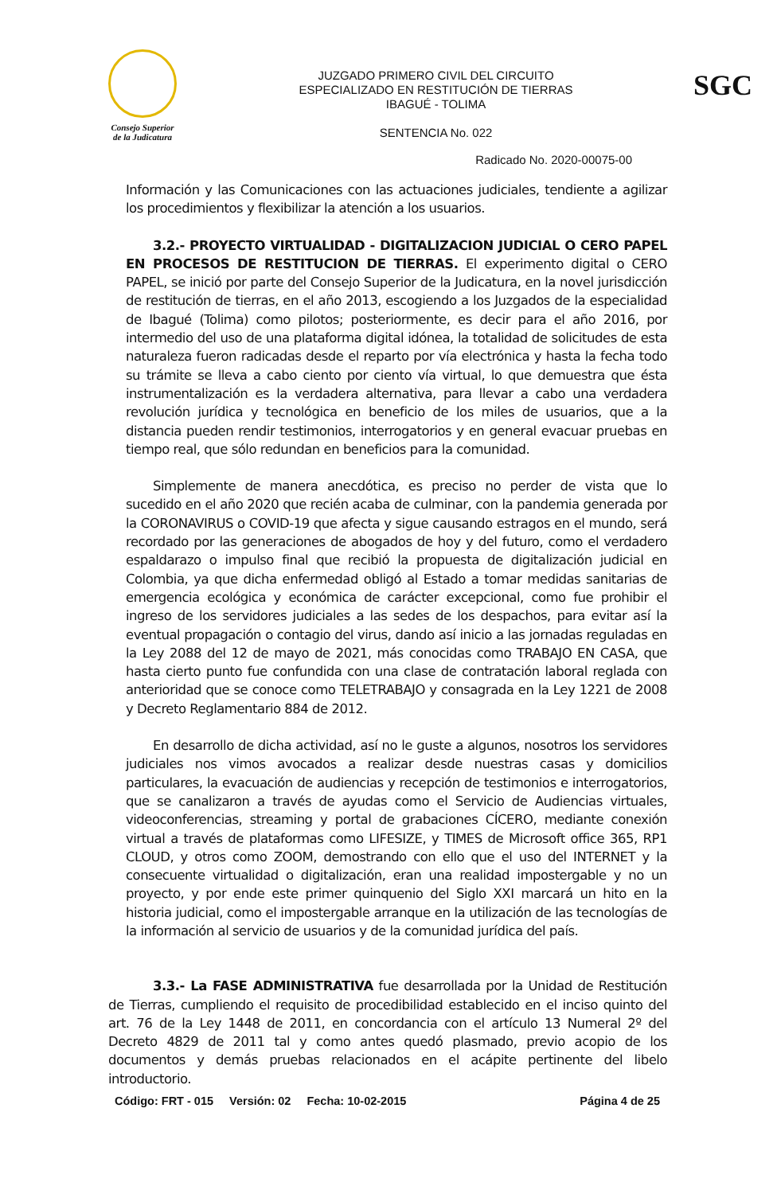Consejo Superior
de la Judicatura
JUZGADO PRIMERO CIVIL DEL CIRCUITO
ESPECIALIZADO EN RESTITUCIÓN DE TIERRAS
IBAGUÉ - TOLIMA
SENTENCIA No. 022
SGC
Radicado No. 2020-00075-00
Información y las Comunicaciones con las actuaciones judiciales, tendiente a agilizar los procedimientos y flexibilizar la atención a los usuarios.
3.2.- PROYECTO VIRTUALIDAD - DIGITALIZACION JUDICIAL O CERO PAPEL EN PROCESOS DE RESTITUCION DE TIERRAS. El experimento digital o CERO PAPEL, se inició por parte del Consejo Superior de la Judicatura, en la novel jurisdicción de restitución de tierras, en el año 2013, escogiendo a los Juzgados de la especialidad de Ibagué (Tolima) como pilotos; posteriormente, es decir para el año 2016, por intermedio del uso de una plataforma digital idónea, la totalidad de solicitudes de esta naturaleza fueron radicadas desde el reparto por vía electrónica y hasta la fecha todo su trámite se lleva a cabo ciento por ciento vía virtual, lo que demuestra que ésta instrumentalización es la verdadera alternativa, para llevar a cabo una verdadera revolución jurídica y tecnológica en beneficio de los miles de usuarios, que a la distancia pueden rendir testimonios, interrogatorios y en general evacuar pruebas en tiempo real, que sólo redundan en beneficios para la comunidad.
Simplemente de manera anecdótica, es preciso no perder de vista que lo sucedido en el año 2020 que recién acaba de culminar, con la pandemia generada por la CORONAVIRUS o COVID-19 que afecta y sigue causando estragos en el mundo, será recordado por las generaciones de abogados de hoy y del futuro, como el verdadero espaldarazo o impulso final que recibió la propuesta de digitalización judicial en Colombia, ya que dicha enfermedad obligó al Estado a tomar medidas sanitarias de emergencia ecológica y económica de carácter excepcional, como fue prohibir el ingreso de los servidores judiciales a las sedes de los despachos, para evitar así la eventual propagación o contagio del virus, dando así inicio a las jornadas reguladas en la Ley 2088 del 12 de mayo de 2021, más conocidas como TRABAJO EN CASA, que hasta cierto punto fue confundida con una clase de contratación laboral reglada con anterioridad que se conoce como TELETRABAJO y consagrada en la Ley 1221 de 2008 y Decreto Reglamentario 884 de 2012.
En desarrollo de dicha actividad, así no le guste a algunos, nosotros los servidores judiciales nos vimos avocados a realizar desde nuestras casas y domicilios particulares, la evacuación de audiencias y recepción de testimonios e interrogatorios, que se canalizaron a través de ayudas como el Servicio de Audiencias virtuales, videoconferencias, streaming y portal de grabaciones CÍCERO, mediante conexión virtual a través de plataformas como LIFESIZE, y TIMES de Microsoft office 365, RP1 CLOUD, y otros como ZOOM, demostrando con ello que el uso del INTERNET y la consecuente virtualidad o digitalización, eran una realidad impostergable y no un proyecto, y por ende este primer quinquenio del Siglo XXI marcará un hito en la historia judicial, como el impostergable arranque en la utilización de las tecnologías de la información al servicio de usuarios y de la comunidad jurídica del país.
3.3.- La FASE ADMINISTRATIVA fue desarrollada por la Unidad de Restitución de Tierras, cumpliendo el requisito de procedibilidad establecido en el inciso quinto del art. 76 de la Ley 1448 de 2011, en concordancia con el artículo 13 Numeral 2º del Decreto 4829 de 2011 tal y como antes quedó plasmado, previo acopio de los documentos y demás pruebas relacionados en el acápite pertinente del libelo introductorio.
Código: FRT - 015 Versión: 02 Fecha: 10-02-2015 Página 4 de 25